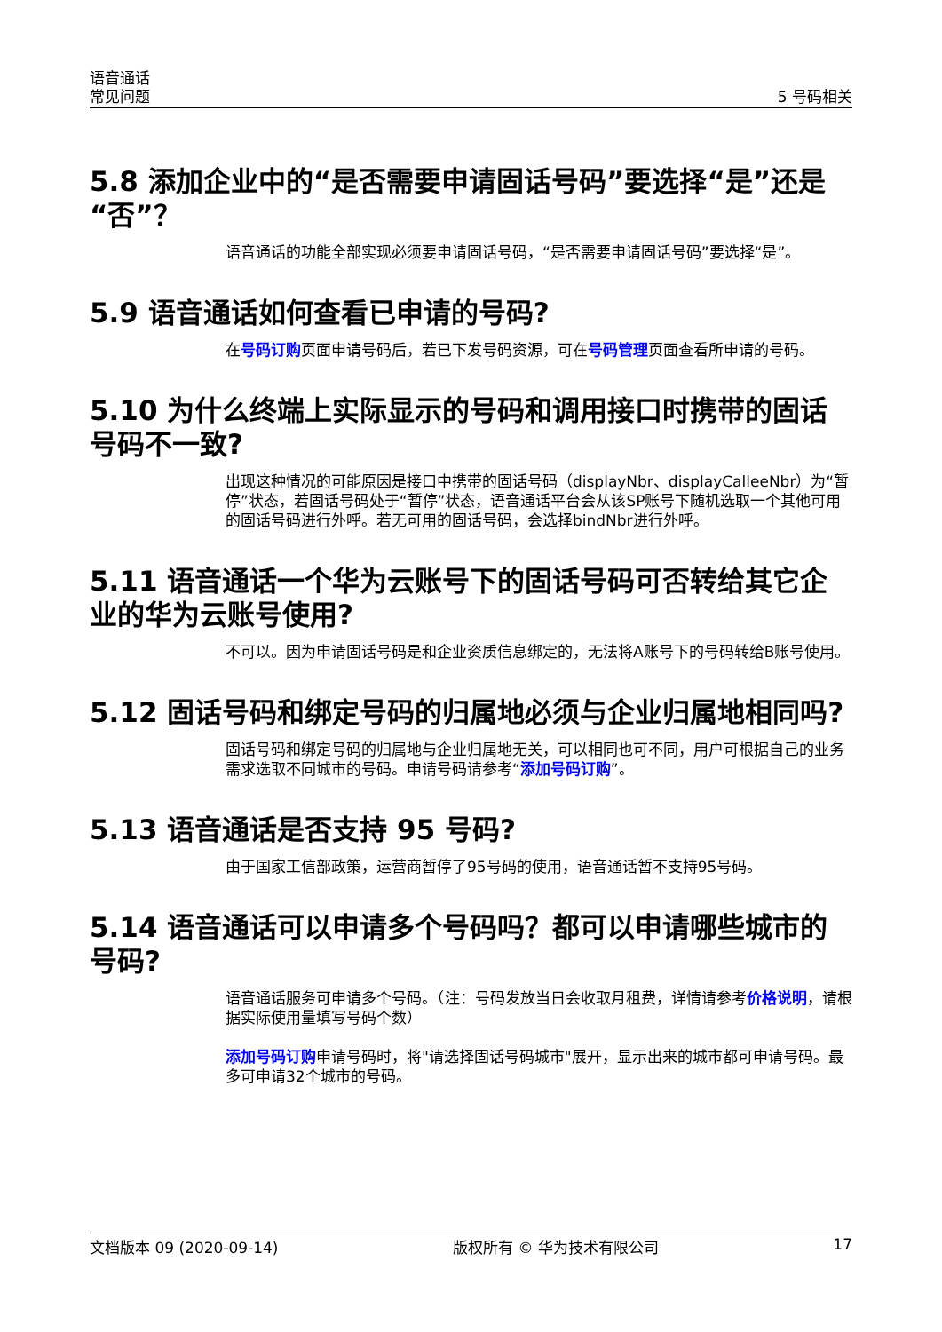语音通话
常见问题
5 号码相关
5.8 添加企业中的“是否需要申请固话号码”要选择“是”还是“否”？
语音通话的功能全部实现必须要申请固话号码，“是否需要申请固话号码”要选择“是”。
5.9 语音通话如何查看已申请的号码?
在号码订购页面申请号码后，若已下发号码资源，可在号码管理页面查看所申请的号码。
5.10 为什么终端上实际显示的号码和调用接口时携带的固话号码不一致?
出现这种情况的可能原因是接口中携带的固话号码（displayNbr、displayCalleeNbr）为“暂停”状态，若固话号码处于“暂停”状态，语音通话平台会从该SP账号下随机选取一个其他可用的固话号码进行外呼。若无可用的固话号码，会选择bindNbr进行外呼。
5.11 语音通话一个华为云账号下的固话号码可否转给其它企业的华为云账号使用?
不可以。因为申请固话号码是和企业资质信息绑定的，无法将A账号下的号码转给B账号使用。
5.12 固话号码和绑定号码的归属地必须与企业归属地相同吗?
固话号码和绑定号码的归属地与企业归属地无关，可以相同也可不同，用户可根据自己的业务需求选取不同城市的号码。申请号码请参考“添加号码订购”。
5.13 语音通话是否支持 95 号码?
由于国家工信部政策，运营商暂停了95号码的使用，语音通话暂不支持95号码。
5.14 语音通话可以申请多个号码吗？都可以申请哪些城市的号码?
语音通话服务可申请多个号码。（注：号码发放当日会收取月租费，详情请参考价格说明，请根据实际使用量填写号码个数）
添加号码订购申请号码时，将"请选择固话号码城市"展开，显示出来的城市都可申请号码。最多可申请32个城市的号码。
文档版本 09 (2020-09-14) 版权所有 © 华为技术有限公司 17